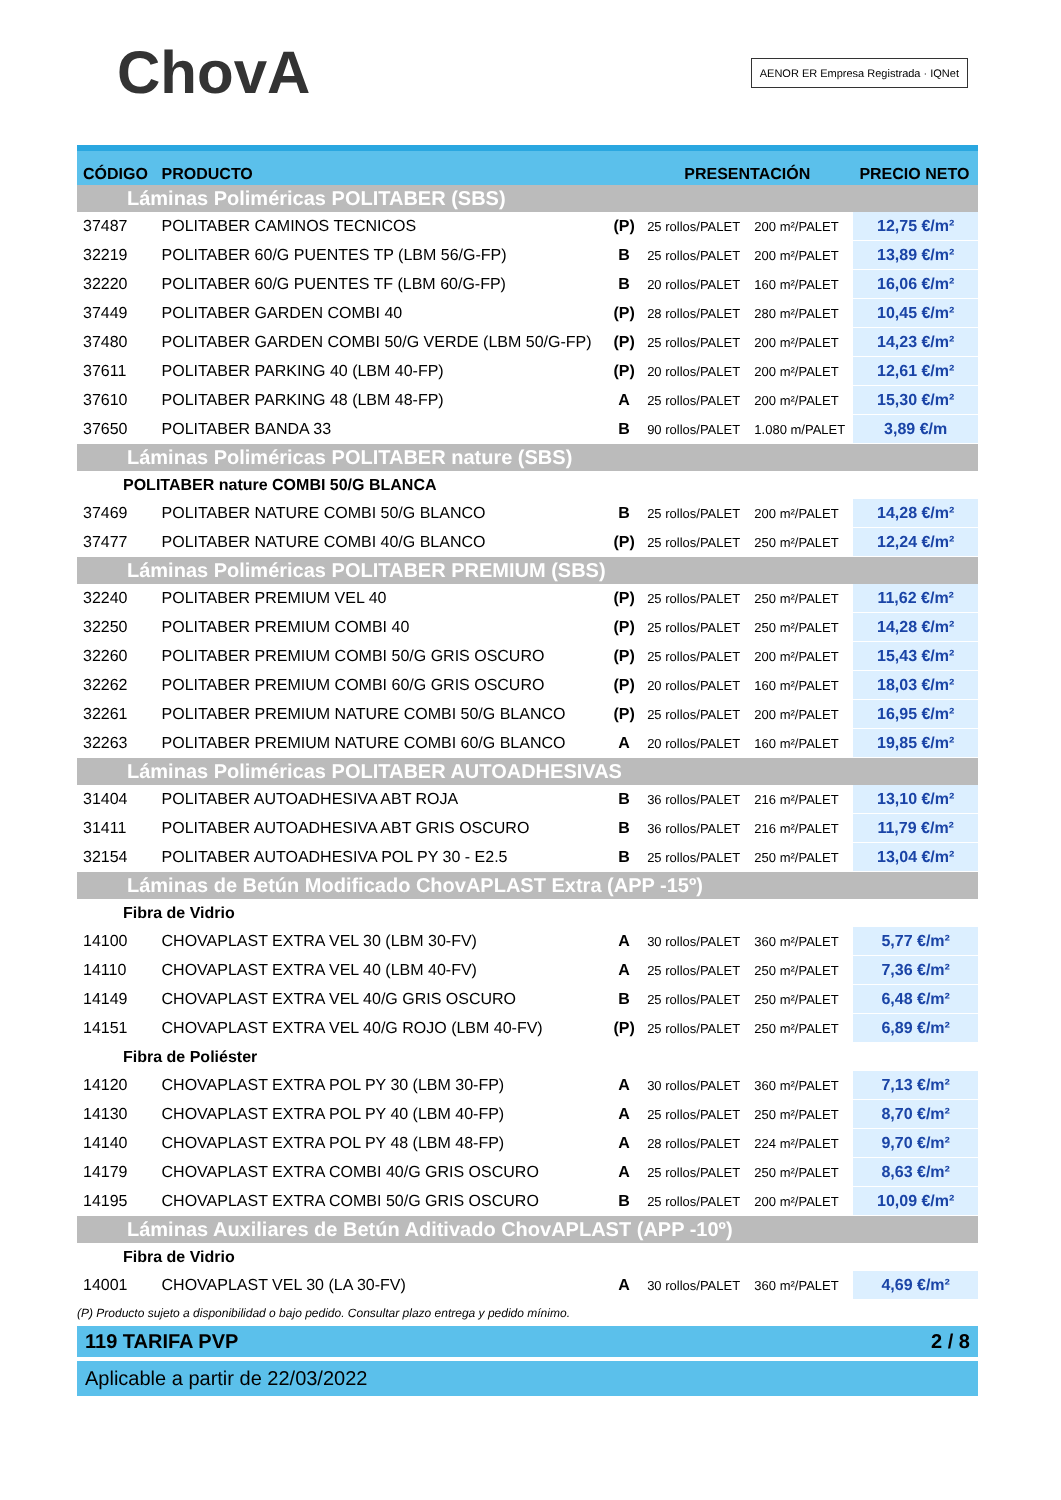ChovA
AENOR ER Empresa Registrada · IQNet
| CÓDIGO | PRODUCTO | | PRESENTACIÓN | | PRECIO NETO |
| --- | --- | --- | --- | --- | --- |
| Láminas Poliméricas POLITABER (SBS) | | | | | |
| 37487 | POLITABER CAMINOS TECNICOS | (P) | 25 rollos/PALET | 200 m²/PALET | 12,75 €/m² |
| 32219 | POLITABER 60/G PUENTES TP (LBM 56/G-FP) | B | 25 rollos/PALET | 200 m²/PALET | 13,89 €/m² |
| 32220 | POLITABER 60/G PUENTES TF (LBM 60/G-FP) | B | 20 rollos/PALET | 160 m²/PALET | 16,06 €/m² |
| 37449 | POLITABER GARDEN COMBI 40 | (P) | 28 rollos/PALET | 280 m²/PALET | 10,45 €/m² |
| 37480 | POLITABER GARDEN COMBI 50/G VERDE (LBM 50/G-FP) | (P) | 25 rollos/PALET | 200 m²/PALET | 14,23 €/m² |
| 37611 | POLITABER PARKING 40 (LBM 40-FP) | (P) | 20 rollos/PALET | 200 m²/PALET | 12,61 €/m² |
| 37610 | POLITABER PARKING 48 (LBM 48-FP) | A | 25 rollos/PALET | 200 m²/PALET | 15,30 €/m² |
| 37650 | POLITABER BANDA 33 | B | 90 rollos/PALET | 1.080 m/PALET | 3,89 €/m |
| Láminas Poliméricas POLITABER nature (SBS) | | | | | |
| POLITABER nature COMBI 50/G BLANCA | | | | | |
| 37469 | POLITABER NATURE COMBI 50/G BLANCO | B | 25 rollos/PALET | 200 m²/PALET | 14,28 €/m² |
| 37477 | POLITABER NATURE COMBI 40/G BLANCO | (P) | 25 rollos/PALET | 250 m²/PALET | 12,24 €/m² |
| Láminas Poliméricas POLITABER PREMIUM (SBS) | | | | | |
| 32240 | POLITABER PREMIUM VEL 40 | (P) | 25 rollos/PALET | 250 m²/PALET | 11,62 €/m² |
| 32250 | POLITABER PREMIUM COMBI 40 | (P) | 25 rollos/PALET | 250 m²/PALET | 14,28 €/m² |
| 32260 | POLITABER PREMIUM COMBI 50/G GRIS OSCURO | (P) | 25 rollos/PALET | 200 m²/PALET | 15,43 €/m² |
| 32262 | POLITABER PREMIUM COMBI 60/G GRIS OSCURO | (P) | 20 rollos/PALET | 160 m²/PALET | 18,03 €/m² |
| 32261 | POLITABER PREMIUM NATURE COMBI 50/G BLANCO | (P) | 25 rollos/PALET | 200 m²/PALET | 16,95 €/m² |
| 32263 | POLITABER PREMIUM NATURE COMBI 60/G BLANCO | A | 20 rollos/PALET | 160 m²/PALET | 19,85 €/m² |
| Láminas Poliméricas POLITABER AUTOADHESIVAS | | | | | |
| 31404 | POLITABER AUTOADHESIVA ABT ROJA | B | 36 rollos/PALET | 216 m²/PALET | 13,10 €/m² |
| 31411 | POLITABER AUTOADHESIVA ABT GRIS OSCURO | B | 36 rollos/PALET | 216 m²/PALET | 11,79 €/m² |
| 32154 | POLITABER AUTOADHESIVA POL PY 30 - E2.5 | B | 25 rollos/PALET | 250 m²/PALET | 13,04 €/m² |
| Láminas de Betún Modificado ChovAPLAST Extra (APP -15º) | | | | | |
| Fibra de Vidrio | | | | | |
| 14100 | CHOVAPLAST EXTRA VEL 30 (LBM 30-FV) | A | 30 rollos/PALET | 360 m²/PALET | 5,77 €/m² |
| 14110 | CHOVAPLAST EXTRA VEL 40 (LBM 40-FV) | A | 25 rollos/PALET | 250 m²/PALET | 7,36 €/m² |
| 14149 | CHOVAPLAST EXTRA VEL 40/G GRIS OSCURO | B | 25 rollos/PALET | 250 m²/PALET | 6,48 €/m² |
| 14151 | CHOVAPLAST EXTRA VEL 40/G ROJO (LBM 40-FV) | (P) | 25 rollos/PALET | 250 m²/PALET | 6,89 €/m² |
| Fibra de Poliéster | | | | | |
| 14120 | CHOVAPLAST EXTRA POL PY 30 (LBM 30-FP) | A | 30 rollos/PALET | 360 m²/PALET | 7,13 €/m² |
| 14130 | CHOVAPLAST EXTRA POL PY 40 (LBM 40-FP) | A | 25 rollos/PALET | 250 m²/PALET | 8,70 €/m² |
| 14140 | CHOVAPLAST EXTRA POL PY 48 (LBM 48-FP) | A | 28 rollos/PALET | 224 m²/PALET | 9,70 €/m² |
| 14179 | CHOVAPLAST EXTRA COMBI 40/G GRIS OSCURO | A | 25 rollos/PALET | 250 m²/PALET | 8,63 €/m² |
| 14195 | CHOVAPLAST EXTRA COMBI 50/G GRIS OSCURO | B | 25 rollos/PALET | 200 m²/PALET | 10,09 €/m² |
| Láminas Auxiliares de Betún Aditivado ChovAPLAST (APP -10º) | | | | | |
| Fibra de Vidrio | | | | | |
| 14001 | CHOVAPLAST VEL 30 (LA 30-FV) | A | 30 rollos/PALET | 360 m²/PALET | 4,69 €/m² |
(P) Producto sujeto a disponibilidad o bajo pedido. Consultar plazo entrega y pedido mínimo.
119 TARIFA PVP 2 / 8
Aplicable a partir de 22/03/2022